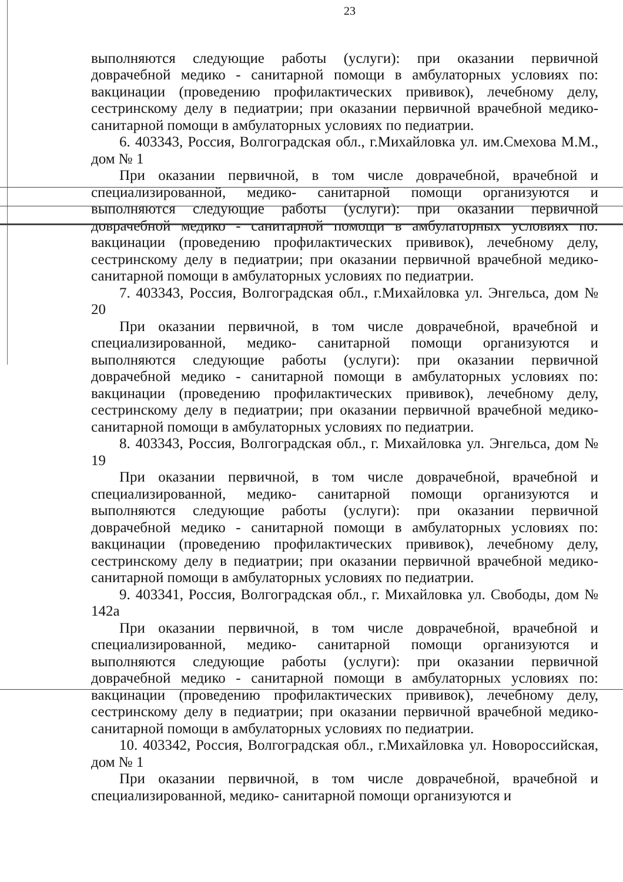23
выполняются следующие работы (услуги): при оказании первичной доврачебной медико - санитарной помощи в амбулаторных условиях по: вакцинации (проведению профилактических прививок), лечебному делу, сестринскому делу в педиатрии; при оказании первичной врачебной медико-санитарной помощи в амбулаторных условиях по педиатрии.
6. 403343, Россия, Волгоградская обл., г.Михайловка ул. им.Смехова М.М., дом № 1
При оказании первичной, в том числе доврачебной, врачебной и специализированной, медико- санитарной помощи организуются и выполняются следующие работы (услуги): при оказании первичной доврачебной медико - санитарной помощи в амбулаторных условиях по: вакцинации (проведению профилактических прививок), лечебному делу, сестринскому делу в педиатрии; при оказании первичной врачебной медико-санитарной помощи в амбулаторных условиях по педиатрии.
7. 403343, Россия, Волгоградская обл., г.Михайловка ул. Энгельса, дом № 20
При оказании первичной, в том числе доврачебной, врачебной и специализированной, медико- санитарной помощи организуются и выполняются следующие работы (услуги): при оказании первичной доврачебной медико - санитарной помощи в амбулаторных условиях по: вакцинации (проведению профилактических прививок), лечебному делу, сестринскому делу в педиатрии; при оказании первичной врачебной медико-санитарной помощи в амбулаторных условиях по педиатрии.
8. 403343, Россия, Волгоградская обл., г. Михайловка ул. Энгельса, дом № 19
При оказании первичной, в том числе доврачебной, врачебной и специализированной, медико- санитарной помощи организуются и выполняются следующие работы (услуги): при оказании первичной доврачебной медико - санитарной помощи в амбулаторных условиях по: вакцинации (проведению профилактических прививок), лечебному делу, сестринскому делу в педиатрии; при оказании первичной врачебной медико-санитарной помощи в амбулаторных условиях по педиатрии.
9. 403341, Россия, Волгоградская обл., г. Михайловка ул. Свободы, дом № 142а
При оказании первичной, в том числе доврачебной, врачебной и специализированной, медико- санитарной помощи организуются и выполняются следующие работы (услуги): при оказании первичной доврачебной медико - санитарной помощи в амбулаторных условиях по: вакцинации (проведению профилактических прививок), лечебному делу, сестринскому делу в педиатрии; при оказании первичной врачебной медико-санитарной помощи в амбулаторных условиях по педиатрии.
10. 403342, Россия, Волгоградская обл., г.Михайловка ул. Новороссийская, дом № 1
При оказании первичной, в том числе доврачебной, врачебной и специализированной, медико- санитарной помощи организуются и